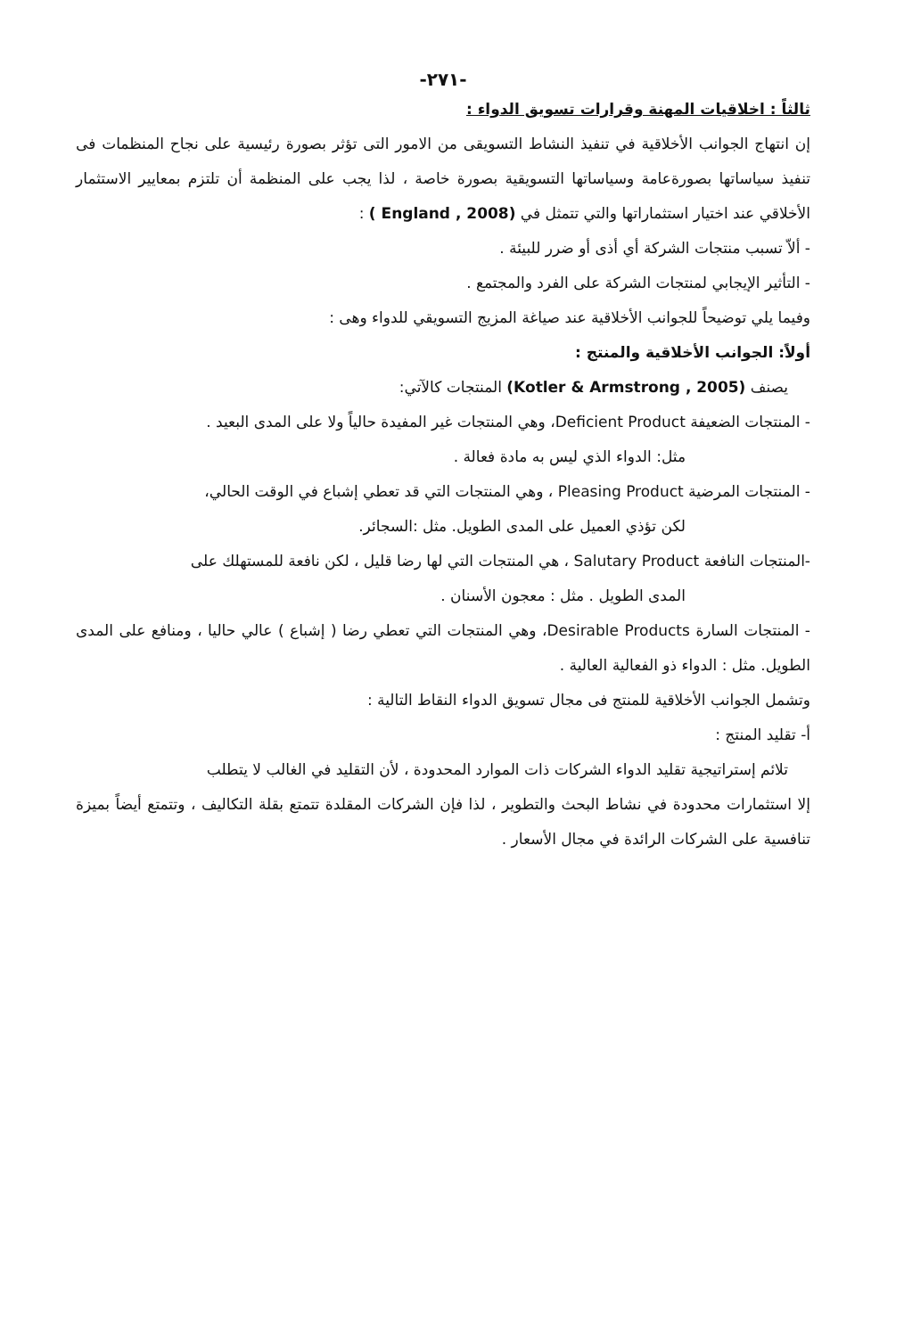-٢٧١-
ثالثاً : اخلاقيات المهنة وقرارات تسويق الدواء :
إن انتهاج الجوانب الأخلاقية في تنفيذ النشاط التسويقى من الامور التى تؤثر بصورة رئيسية على نجاح المنظمات فى تنفيذ سياساتها بصورةعامة وسياساتها التسويقية بصورة خاصة ، لذا يجب على المنظمة أن تلتزم بمعايير الاستثمار الأخلاقي عند اختيار استثماراتها والتي تتمثل في (England , 2008 ) :
- ألاّ تسبب منتجات الشركة أي أذى أو ضرر للبيئة .
- التأثير الإيجابي لمنتجات الشركة على الفرد والمجتمع .
وفيما يلي توضيحاً للجوانب الأخلاقية عند صياغة المزيج التسويقي للدواء وهى :
أولاً: الجوانب الأخلاقية والمنتج :
يصنف (Kotler & Armstrong , 2005) المنتجات كالآتي:
- المنتجات الضعيفة Deficient Product، وهي المنتجات غير المفيدة حالياً ولا على المدى البعيد .
مثل: الدواء الذي ليس به مادة فعالة .
- المنتجات المرضية Pleasing Product ، وهي المنتجات التي قد تعطي إشباع في الوقت الحالي،
لكن تؤذي العميل على المدى الطويل. مثل :السجائر.
-المنتجات النافعة Salutary Product ، هي المنتجات التي لها رضا قليل ، لكن نافعة للمستهلك على
المدى الطويل . مثل : معجون الأسنان .
- المنتجات السارة Desirable Products، وهي المنتجات التي تعطي رضا ( إشباع ) عالي حاليا ، ومنافع على المدى الطويل. مثل : الدواء ذو الفعالية العالية .
وتشمل الجوانب الأخلاقية للمنتج فى مجال تسويق الدواء النقاط التالية :
أ- تقليد المنتج :
تلائم إستراتيجية تقليد الدواء الشركات ذات الموارد المحدودة ، لأن التقليد في الغالب لا يتطلب
إلا استثمارات محدودة في نشاط البحث والتطوير ، لذا فإن الشركات المقلدة تتمتع بقلة التكاليف ، وتتمتع أيضاً بميزة تنافسية على الشركات الرائدة في مجال الأسعار .